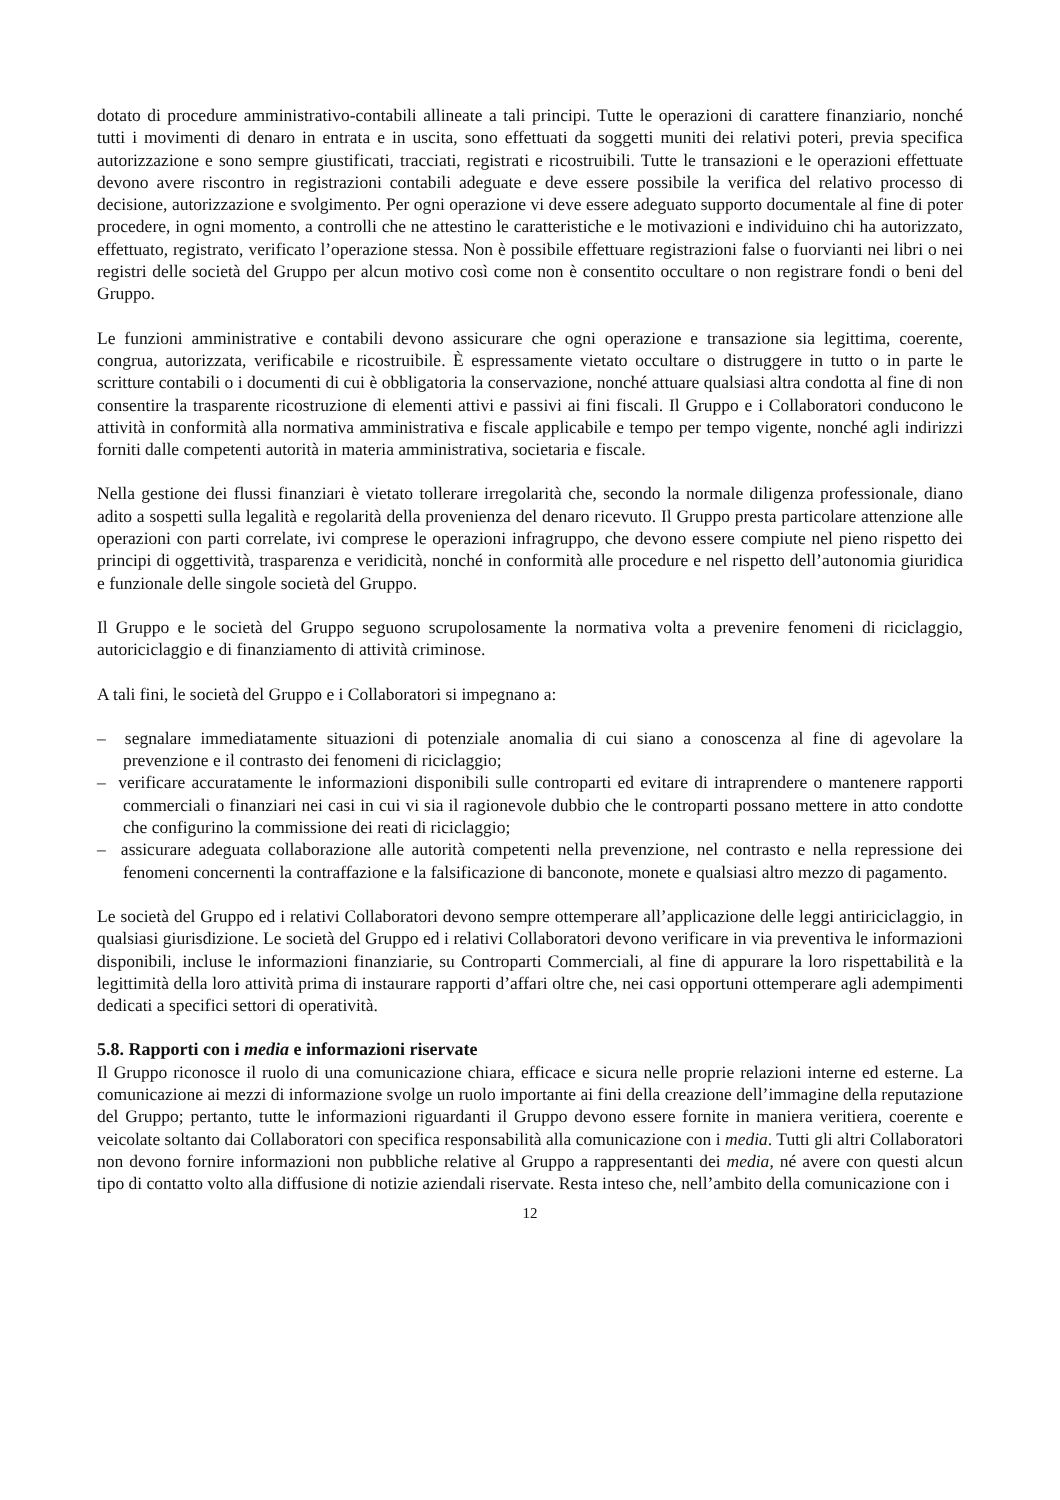dotato di procedure amministrativo-contabili allineate a tali principi. Tutte le operazioni di carattere finanziario, nonché tutti i movimenti di denaro in entrata e in uscita, sono effettuati da soggetti muniti dei relativi poteri, previa specifica autorizzazione e sono sempre giustificati, tracciati, registrati e ricostruibili. Tutte le transazioni e le operazioni effettuate devono avere riscontro in registrazioni contabili adeguate e deve essere possibile la verifica del relativo processo di decisione, autorizzazione e svolgimento. Per ogni operazione vi deve essere adeguato supporto documentale al fine di poter procedere, in ogni momento, a controlli che ne attestino le caratteristiche e le motivazioni e individuino chi ha autorizzato, effettuato, registrato, verificato l’operazione stessa. Non è possibile effettuare registrazioni false o fuorvianti nei libri o nei registri delle società del Gruppo per alcun motivo così come non è consentito occultare o non registrare fondi o beni del Gruppo.
Le funzioni amministrative e contabili devono assicurare che ogni operazione e transazione sia legittima, coerente, congrua, autorizzata, verificabile e ricostruibile. È espressamente vietato occultare o distruggere in tutto o in parte le scritture contabili o i documenti di cui è obbligatoria la conservazione, nonché attuare qualsiasi altra condotta al fine di non consentire la trasparente ricostruzione di elementi attivi e passivi ai fini fiscali. Il Gruppo e i Collaboratori conducono le attività in conformità alla normativa amministrativa e fiscale applicabile e tempo per tempo vigente, nonché agli indirizzi forniti dalle competenti autorità in materia amministrativa, societaria e fiscale.
Nella gestione dei flussi finanziari è vietato tollerare irregolarità che, secondo la normale diligenza professionale, diano adito a sospetti sulla legalità e regolarità della provenienza del denaro ricevuto. Il Gruppo presta particolare attenzione alle operazioni con parti correlate, ivi comprese le operazioni infragruppo, che devono essere compiute nel pieno rispetto dei principi di oggettività, trasparenza e veridicità, nonché in conformità alle procedure e nel rispetto dell’autonomia giuridica e funzionale delle singole società del Gruppo.
Il Gruppo e le società del Gruppo seguono scrupolosamente la normativa volta a prevenire fenomeni di riciclaggio, autoriciclaggio e di finanziamento di attività criminose.
A tali fini, le società del Gruppo e i Collaboratori si impegnano a:
– segnalare immediatamente situazioni di potenziale anomalia di cui siano a conoscenza al fine di agevolare la prevenzione e il contrasto dei fenomeni di riciclaggio;
– verificare accuratamente le informazioni disponibili sulle controparti ed evitare di intraprendere o mantenere rapporti commerciali o finanziari nei casi in cui vi sia il ragionevole dubbio che le controparti possano mettere in atto condotte che configurino la commissione dei reati di riciclaggio;
– assicurare adeguata collaborazione alle autorità competenti nella prevenzione, nel contrasto e nella repressione dei fenomeni concernenti la contraffazione e la falsificazione di banconote, monete e qualsiasi altro mezzo di pagamento.
Le società del Gruppo ed i relativi Collaboratori devono sempre ottemperare all’applicazione delle leggi antiriciclaggio, in qualsiasi giurisdizione. Le società del Gruppo ed i relativi Collaboratori devono verificare in via preventiva le informazioni disponibili, incluse le informazioni finanziarie, su Controparti Commerciali, al fine di appurare la loro rispettabilità e la legittimità della loro attività prima di instaurare rapporti d’affari oltre che, nei casi opportuni ottemperare agli adempimenti dedicati a specifici settori di operatività.
5.8. Rapporti con i media e informazioni riservate
Il Gruppo riconosce il ruolo di una comunicazione chiara, efficace e sicura nelle proprie relazioni interne ed esterne. La comunicazione ai mezzi di informazione svolge un ruolo importante ai fini della creazione dell’immagine della reputazione del Gruppo; pertanto, tutte le informazioni riguardanti il Gruppo devono essere fornite in maniera veritiera, coerente e veicolate soltanto dai Collaboratori con specifica responsabilità alla comunicazione con i media. Tutti gli altri Collaboratori non devono fornire informazioni non pubbliche relative al Gruppo a rappresentanti dei media, né avere con questi alcun tipo di contatto volto alla diffusione di notizie aziendali riservate. Resta inteso che, nell’ambito della comunicazione con i
12